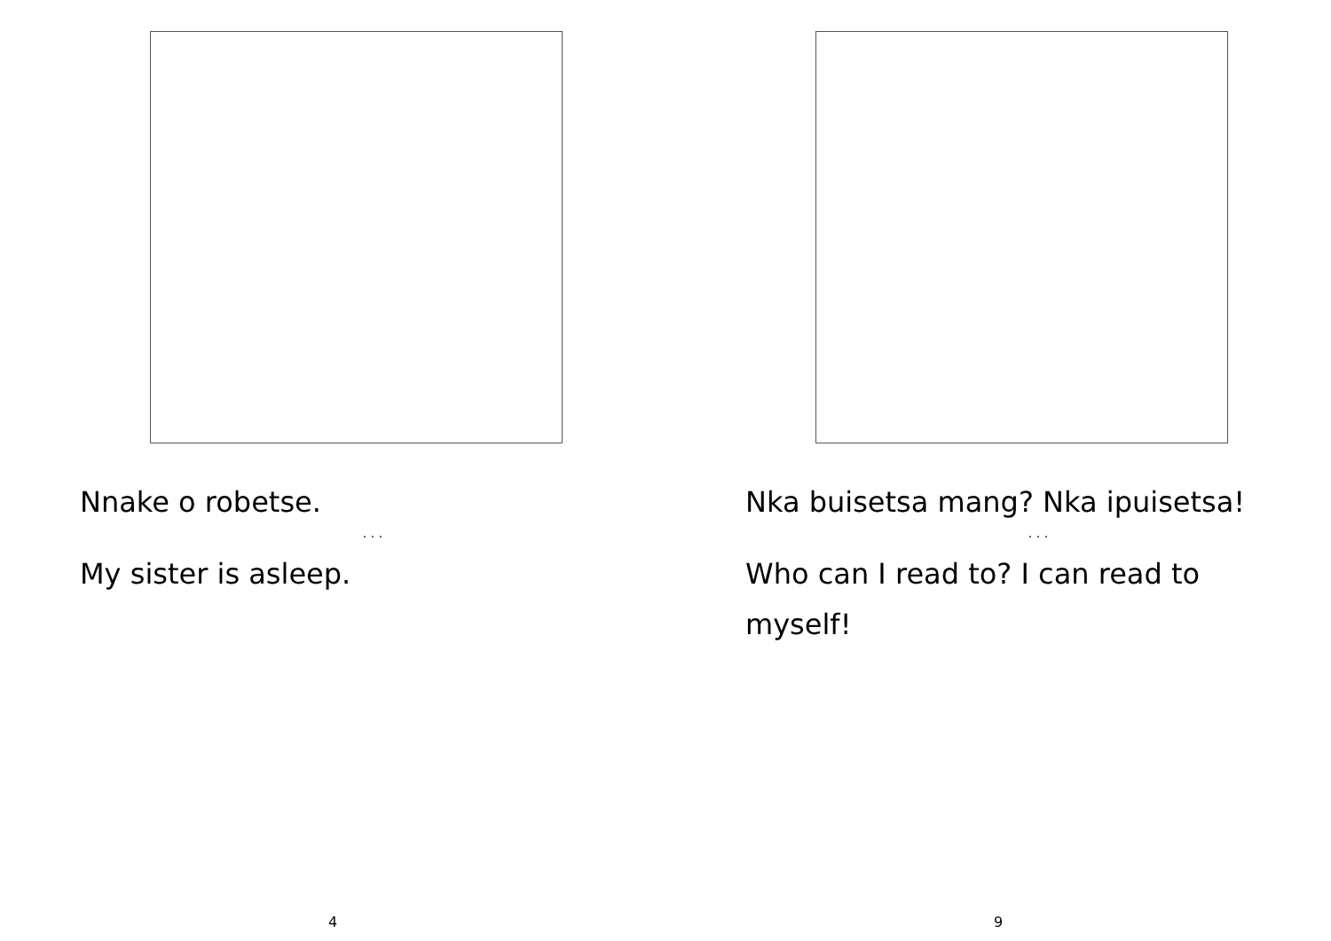Nnake o robetse.
. . .
My sister is asleep.
4
Nka buisetsa mang? Nka ipuisetsa!
. . .
Who can I read to? I can read to myself!
9